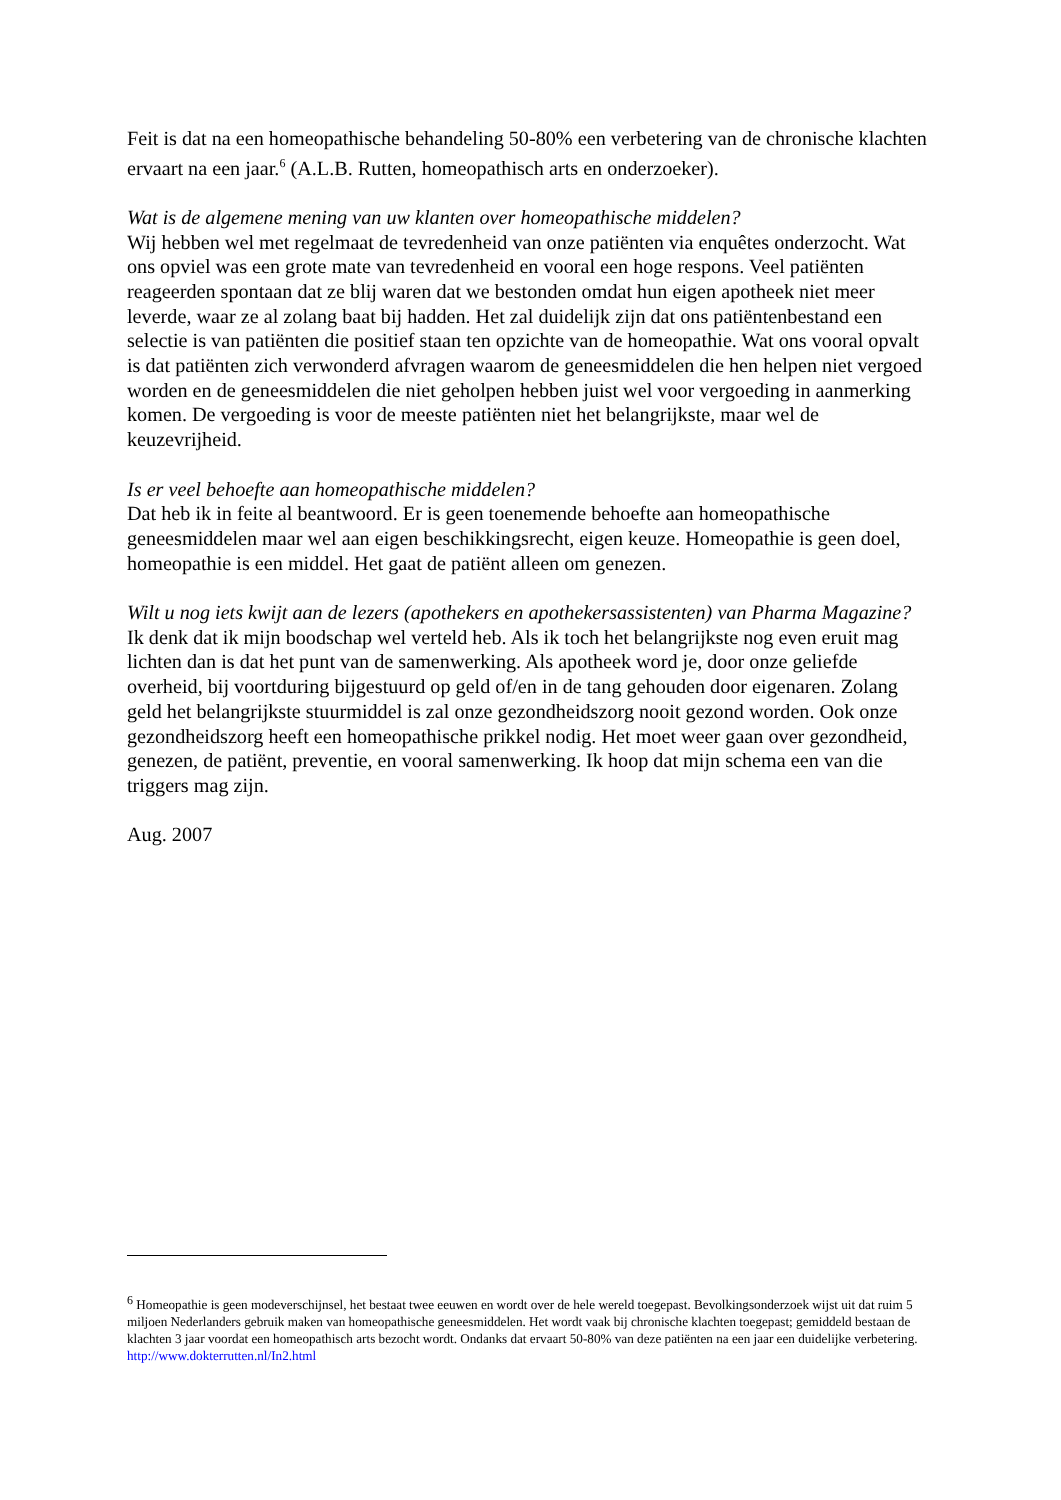Feit is dat na een homeopathische behandeling 50-80% een verbetering van de chronische klachten ervaart na een jaar.<sup>6</sup> (A.L.B. Rutten, homeopathisch arts en onderzoeker).
Wat is de algemene mening van uw klanten over homeopathische middelen?
Wij hebben wel met regelmaat de tevredenheid van onze patiënten via enquêtes onderzocht. Wat ons opviel was een grote mate van tevredenheid en vooral een hoge respons. Veel patiënten reageerden spontaan dat ze blij waren dat we bestonden omdat hun eigen apotheek niet meer leverde, waar ze al zolang baat bij hadden. Het zal duidelijk zijn dat ons patiëntenbestand een selectie is van patiënten die positief staan ten opzichte van de homeopathie. Wat ons vooral opvalt is dat patiënten zich verwonderd afvragen waarom de geneesmiddelen die hen helpen niet vergoed worden en de geneesmiddelen die niet geholpen hebben juist wel voor vergoeding in aanmerking komen. De vergoeding is voor de meeste patiënten niet het belangrijkste, maar wel de keuzevrijheid.
Is er veel behoefte aan homeopathische middelen?
Dat heb ik in feite al beantwoord. Er is geen toenemende behoefte aan homeopathische geneesmiddelen maar wel aan eigen beschikkingsrecht, eigen keuze. Homeopathie is geen doel, homeopathie is een middel. Het gaat de patiënt alleen om genezen.
Wilt u nog iets kwijt aan de lezers (apothekers en apothekersassistenten) van Pharma Magazine?
Ik denk dat ik mijn boodschap wel verteld heb. Als ik toch het belangrijkste nog even eruit mag lichten dan is dat het punt van de samenwerking. Als apotheek word je, door onze geliefde overheid, bij voortduring bijgestuurd op geld of/en in de tang gehouden door eigenaren. Zolang geld het belangrijkste stuurmiddel is zal onze gezondheidszorg nooit gezond worden. Ook onze gezondheidszorg heeft een homeopathische prikkel nodig. Het moet weer gaan over gezondheid, genezen, de patiënt, preventie, en vooral samenwerking. Ik hoop dat mijn schema een van die triggers mag zijn.
Aug. 2007
<sup>6</sup> Homeopathie is geen modeverschijnsel, het bestaat twee eeuwen en wordt over de hele wereld toegepast. Bevolkingsonderzoek wijst uit dat ruim 5 miljoen Nederlanders gebruik maken van homeopathische geneesmiddelen. Het wordt vaak bij chronische klachten toegepast; gemiddeld bestaan de klachten 3 jaar voordat een homeopathisch arts bezocht wordt. Ondanks dat ervaart 50-80% van deze patiënten na een jaar een duidelijke verbetering. http://www.dokterrutten.nl/In2.html